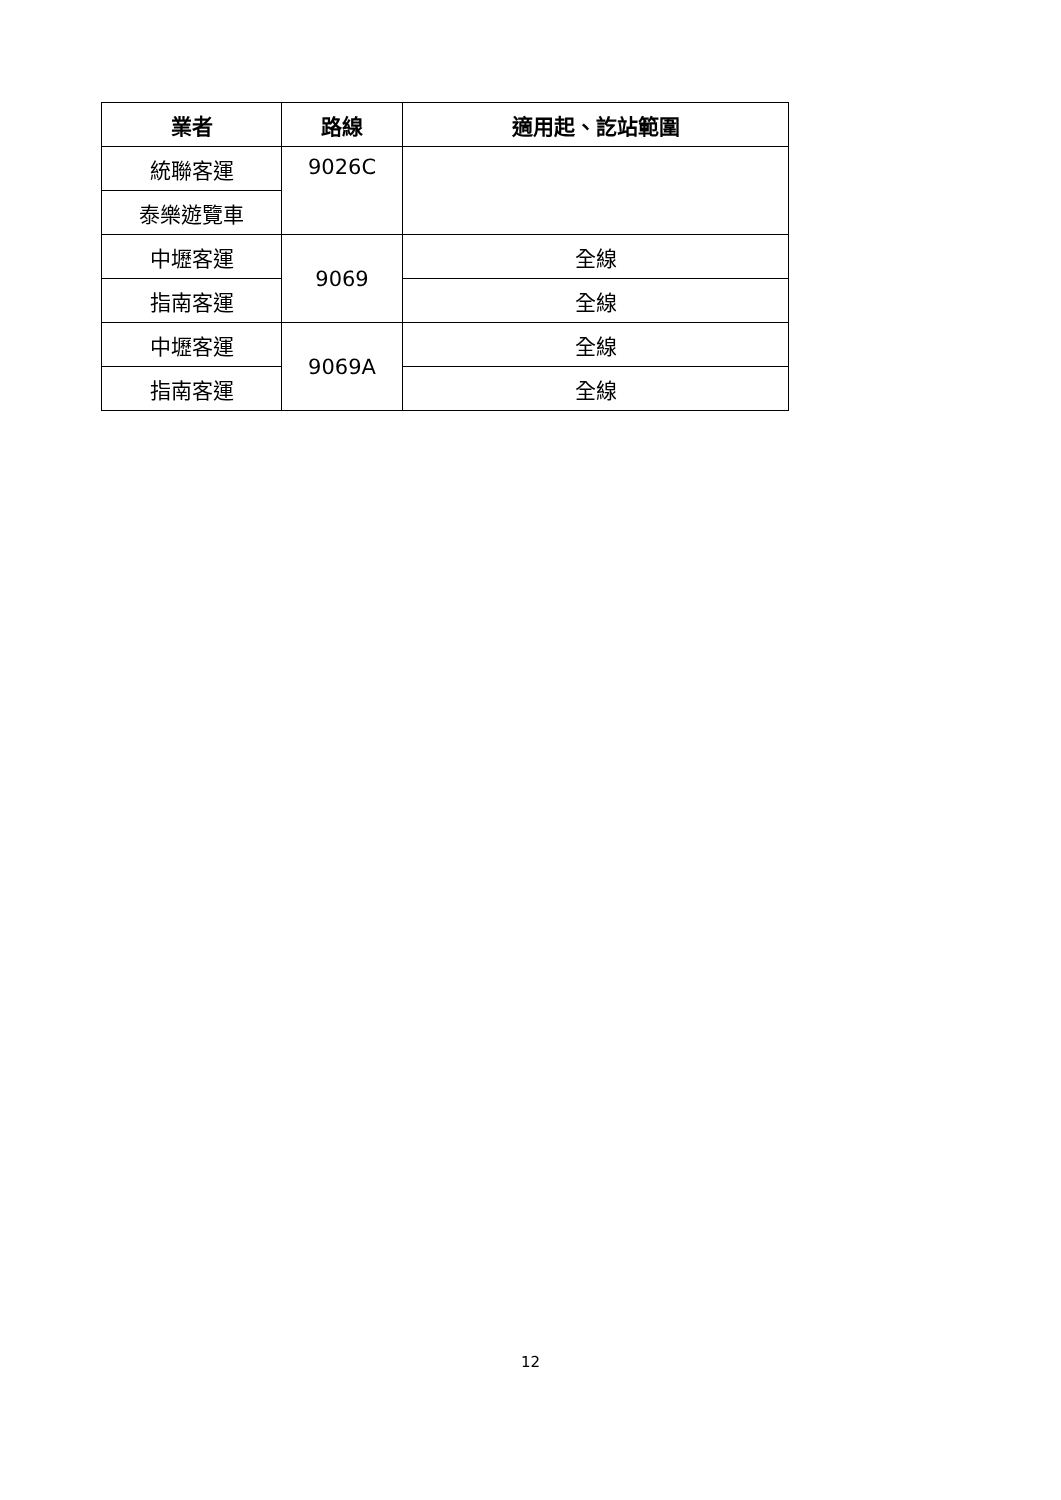| 業者 | 路線 | 適用起、訖站範圍 |
| --- | --- | --- |
| 統聯客運 | 9026C | |
| 泰樂遊覽車 | | |
| 中壢客運 | 9069 | 全線 |
| 指南客運 | | 全線 |
| 中壢客運 | 9069A | 全線 |
| 指南客運 | | 全線 |
12